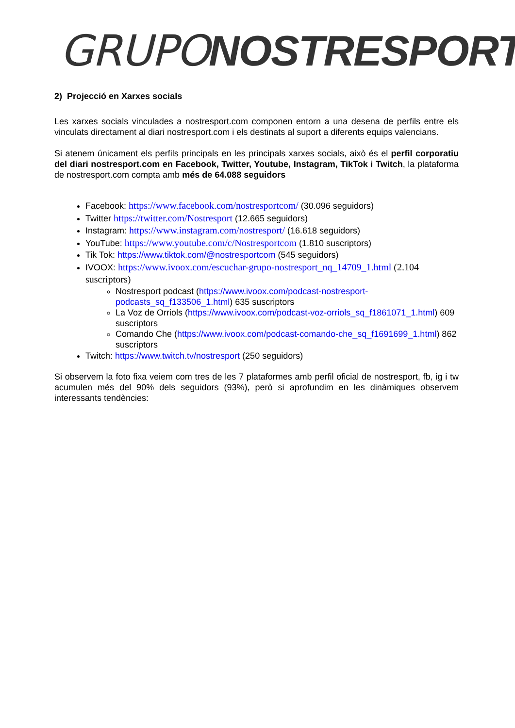GRUPO NOSTRESPORT
2) Projecció en Xarxes socials
Les xarxes socials vinculades a nostresport.com componen entorn a una desena de perfils entre els vinculats directament al diari nostresport.com i els destinats al suport a diferents equips valencians.
Si atenem únicament els perfils principals en les principals xarxes socials, això és el perfil corporatiu del diari nostresport.com en Facebook, Twitter, Youtube, Instagram, TikTok i Twitch, la plataforma de nostresport.com compta amb més de 64.088 seguidors
Facebook: https://www.facebook.com/nostresportcom/ (30.096 seguidors)
Twitter https://twitter.com/Nostresport (12.665 seguidors)
Instagram: https://www.instagram.com/nostresport/ (16.618 seguidors)
YouTube: https://www.youtube.com/c/Nostresportcom (1.810 suscriptors)
Tik Tok: https://www.tiktok.com/@nostresportcom (545 seguidors)
IVOOX: https://www.ivoox.com/escuchar-grupo-nostresport_nq_14709_1.html (2.104 suscriptors)
Nostresport podcast (https://www.ivoox.com/podcast-nostresport-podcasts_sq_f133506_1.html) 635 suscriptors
La Voz de Orriols (https://www.ivoox.com/podcast-voz-orriols_sq_f1861071_1.html) 609 suscriptors
Comando Che (https://www.ivoox.com/podcast-comando-che_sq_f1691699_1.html) 862 suscriptors
Twitch: https://www.twitch.tv/nostresport (250 seguidors)
Si observem la foto fixa veiem com tres de les 7 plataformes amb perfil oficial de nostresport, fb, ig i tw acumulen més del 90% dels seguidors (93%), però si aprofundim en les dinàmiques observem interessants tendències: